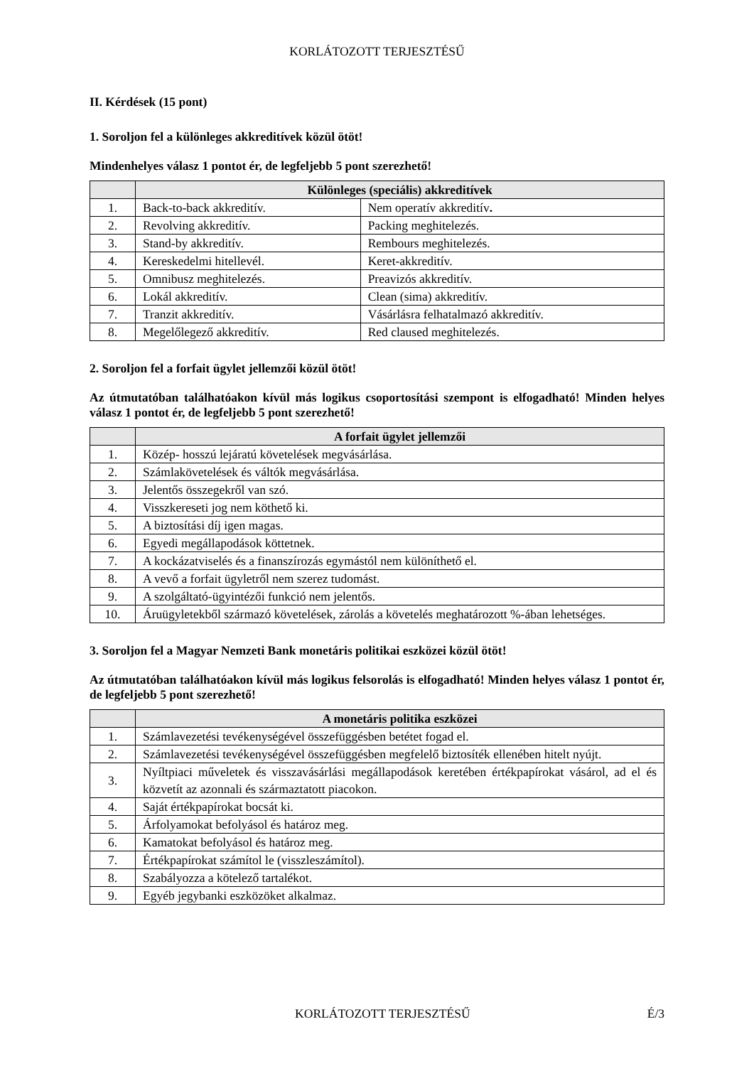KORLÁTOZOTT TERJESZTÉSŰ
II. Kérdések (15 pont)
1. Soroljon fel a különleges akkreditívek közül ötöt!
Mindenhelyes válasz 1 pontot ér, de legfeljebb 5 pont szerezhető!
| | Különleges (speciális) akkreditívek | |
| --- | --- | --- |
| 1. | Back-to-back akkreditív. | Nem operatív akkreditív . |
| 2. | Revolving akkreditív. | Packing meghitelezés. |
| 3. | Stand-by akkreditív. | Rembours meghitelezés. |
| 4. | Kereskedelmi hitellevél. | Keret-akkreditív. |
| 5. | Omnibusz meghitelezés. | Preavizós akkreditív. |
| 6. | Lokál akkreditív. | Clean (sima) akkreditív. |
| 7. | Tranzit akkreditív. | Vásárlásra felhatalmazó akkreditív. |
| 8. | Megelőlegező akkreditív. | Red claused meghitelezés. |
2. Soroljon fel a forfait ügylet jellemzői közül ötöt!
Az útmutatóban találhatóakon kívül más logikus csoportosítási szempont is elfogadható! Minden helyes válasz 1 pontot ér, de legfeljebb 5 pont szerezhető!
| | A forfait ügylet jellemzői |
| --- | --- |
| 1. | Közép- hosszú lejáratú követelések megvásárlása. |
| 2. | Számlakövetelések és váltók megvásárlása. |
| 3. | Jelentős összegekről van szó. |
| 4. | Visszkereseti jog nem köthető ki. |
| 5. | A biztosítási díj igen magas. |
| 6. | Egyedi megállapodások köttetnek. |
| 7. | A kockázatviselés és a finanszírozás egymástól nem különíthető el. |
| 8. | A vevő a forfait ügyletről nem szerez tudomást. |
| 9. | A szolgáltató-ügyintézői funkció nem jelentős. |
| 10. | Áruügyletekből származó követelések, zárolás a követelés meghatározott %-ában lehetséges. |
3. Soroljon fel a Magyar Nemzeti Bank monetáris politikai eszközei közül ötöt!
Az útmutatóban találhatóakon kívül más logikus felsorolás is elfogadható! Minden helyes válasz 1 pontot ér, de legfeljebb 5 pont szerezhető!
| | A monetáris politika eszközei |
| --- | --- |
| 1. | Számlavezetési tevékenységével összefüggésben betétet fogad el. |
| 2. | Számlavezetési tevékenységével összefüggésben megfelelő biztosíték ellenében hitelt nyújt. |
| 3. | Nyíltpiaci műveletek és visszavásárlási megállapodások keretében értékpapírokat vásárol, ad el és közvetít az azonnali és származtatott piacokon. |
| 4. | Saját értékpapírokat bocsát ki. |
| 5. | Árfolyamokat befolyásol és határoz meg. |
| 6. | Kamatokat befolyásol és határoz meg. |
| 7. | Értékpapírokat számítol le (visszleszámítol). |
| 8. | Szabályozza a kötelező tartalékot. |
| 9. | Egyéb jegybanki eszközöket alkalmaz. |
KORLÁTOZOTT TERJESZTÉSŰ É/3